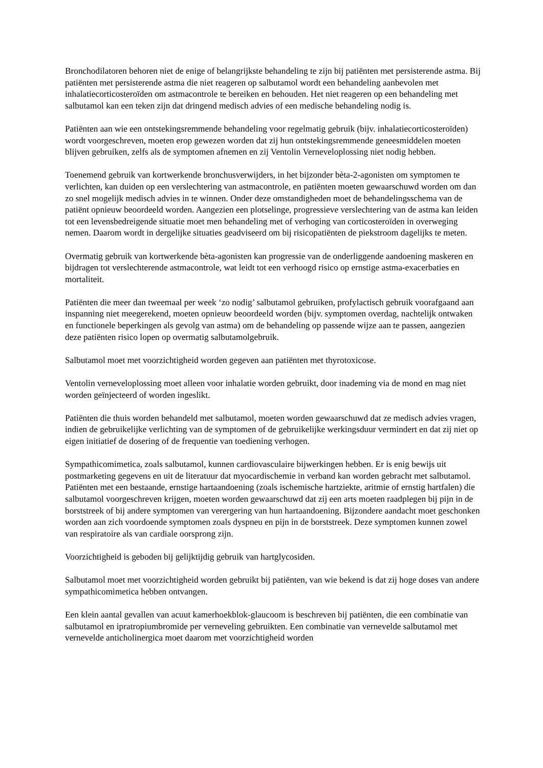Bronchodilatoren behoren niet de enige of belangrijkste behandeling te zijn bij patiënten met persisterende astma. Bij patiënten met persisterende astma die niet reageren op salbutamol wordt een behandeling aanbevolen met inhalatiecorticosteroïden om astmacontrole te bereiken en behouden. Het niet reageren op een behandeling met salbutamol kan een teken zijn dat dringend medisch advies of een medische behandeling nodig is.
Patiënten aan wie een ontstekingsremmende behandeling voor regelmatig gebruik (bijv. inhalatiecorticosteroïden) wordt voorgeschreven, moeten erop gewezen worden dat zij hun ontstekingsremmende geneesmiddelen moeten blijven gebruiken, zelfs als de symptomen afnemen en zij Ventolin Verneveloplossing niet nodig hebben.
Toenemend gebruik van kortwerkende bronchusverwijders, in het bijzonder bèta-2-agonisten om symptomen te verlichten, kan duiden op een verslechtering van astmacontrole, en patiënten moeten gewaarschuwd worden om dan zo snel mogelijk medisch advies in te winnen. Onder deze omstandigheden moet de behandelingsschema van de patiënt opnieuw beoordeeld worden. Aangezien een plotselinge, progressieve verslechtering van de astma kan leiden tot een levensbedreigende situatie moet men behandeling met of verhoging van corticosteroïden in overweging nemen. Daarom wordt in dergelijke situaties geadviseerd om bij risicopatiënten de piekstroom dagelijks te meten.
Overmatig gebruik van kortwerkende bèta-agonisten kan progressie van de onderliggende aandoening maskeren en bijdragen tot verslechterende astmacontrole, wat leidt tot een verhoogd risico op ernstige astma-exacerbaties en mortaliteit.
Patiënten die meer dan tweemaal per week ‘zo nodig’ salbutamol gebruiken, profylactisch gebruik voorafgaand aan inspanning niet meegerekend, moeten opnieuw beoordeeld worden (bijv. symptomen overdag, nachtelijk ontwaken en functionele beperkingen als gevolg van astma) om de behandeling op passende wijze aan te passen, aangezien deze patiënten risico lopen op overmatig salbutamolgebruik.
Salbutamol moet met voorzichtigheid worden gegeven aan patiënten met thyrotoxicose.
Ventolin verneveloplossing moet alleen voor inhalatie worden gebruikt, door inademing via de mond en mag niet worden geïnjecteerd of worden ingeslikt.
Patiënten die thuis worden behandeld met salbutamol, moeten worden gewaarschuwd dat ze medisch advies vragen, indien de gebruikelijke verlichting van de symptomen of de gebruikelijke werkingsduur vermindert en dat zij niet op eigen initiatief de dosering of de frequentie van toediening verhogen.
Sympathicomimetica, zoals salbutamol, kunnen cardiovasculaire bijwerkingen hebben. Er is enig bewijs uit postmarketing gegevens en uit de literatuur dat myocardischemie in verband kan worden gebracht met salbutamol. Patiënten met een bestaande, ernstige hartaandoening (zoals ischemische hartziekte, aritmie of ernstig hartfalen) die salbutamol voorgeschreven krijgen, moeten worden gewaarschuwd dat zij een arts moeten raadplegen bij pijn in de borststreek of bij andere symptomen van verergering van hun hartaandoening. Bijzondere aandacht moet geschonken worden aan zich voordoende symptomen zoals dyspneu en pijn in de borststreek. Deze symptomen kunnen zowel van respiratoire als van cardiale oorsprong zijn.
Voorzichtigheid is geboden bij gelijktijdig gebruik van hartglycosiden.
Salbutamol moet met voorzichtigheid worden gebruikt bij patiënten, van wie bekend is dat zij hoge doses van andere sympathicomimetica hebben ontvangen.
Een klein aantal gevallen van acuut kamerhoekblok-glaucoom is beschreven bij patiënten, die een combinatie van salbutamol en ipratropiumbromide per verneveling gebruikten. Een combinatie van vernevelde salbutamol met vernevelde anticholinergica moet daarom met voorzichtigheid worden